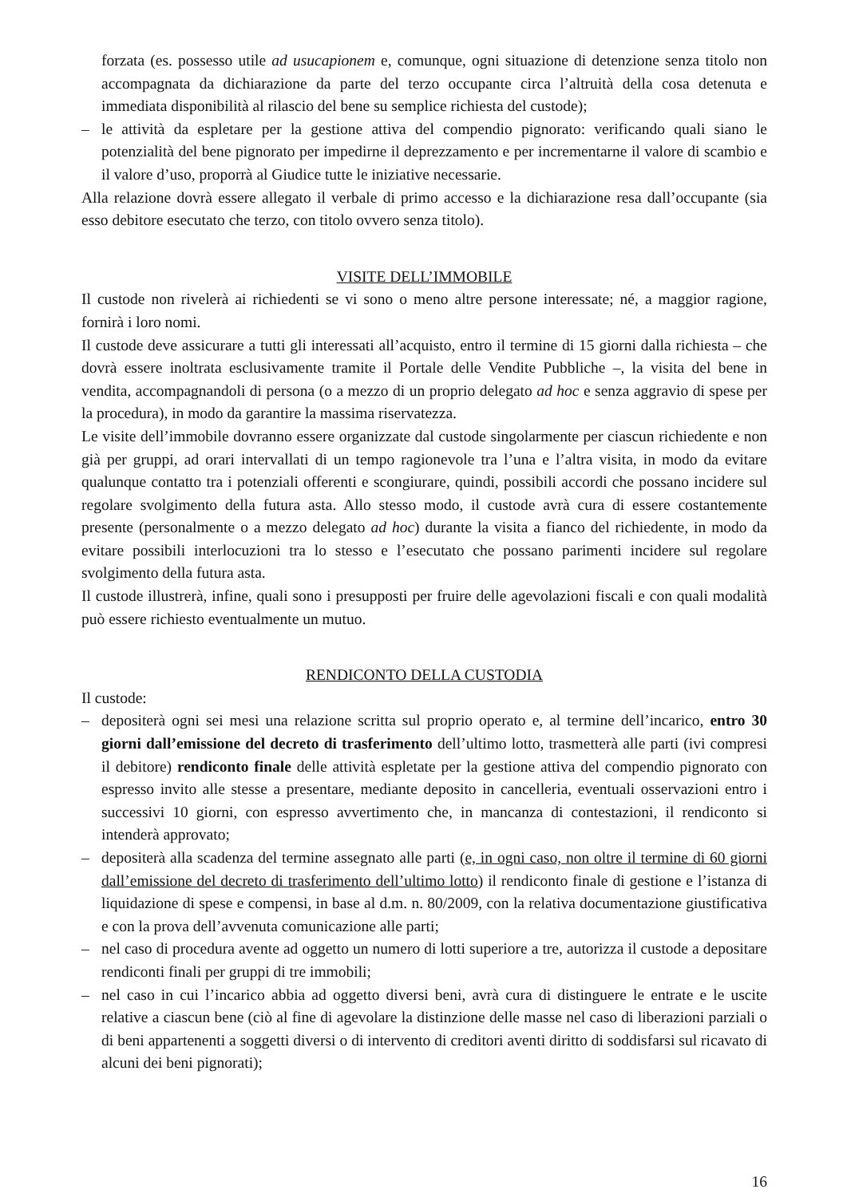forzata (es. possesso utile ad usucapionem e, comunque, ogni situazione di detenzione senza titolo non accompagnata da dichiarazione da parte del terzo occupante circa l’altruità della cosa detenuta e immediata disponibilità al rilascio del bene su semplice richiesta del custode);
– le attività da espletare per la gestione attiva del compendio pignorato: verificando quali siano le potenzialità del bene pignorato per impedirne il deprezzamento e per incrementarne il valore di scambio e il valore d’uso, proporrà al Giudice tutte le iniziative necessarie.
Alla relazione dovrà essere allegato il verbale di primo accesso e la dichiarazione resa dall’occupante (sia esso debitore esecutato che terzo, con titolo ovvero senza titolo).
VISITE DELL’IMMOBILE
Il custode non rivelerà ai richiedenti se vi sono o meno altre persone interessate; né, a maggior ragione, fornirà i loro nomi.
Il custode deve assicurare a tutti gli interessati all’acquisto, entro il termine di 15 giorni dalla richiesta – che dovrà essere inoltrata esclusivamente tramite il Portale delle Vendite Pubbliche –, la visita del bene in vendita, accompagnandoli di persona (o a mezzo di un proprio delegato ad hoc e senza aggravio di spese per la procedura), in modo da garantire la massima riservatezza.
Le visite dell’immobile dovranno essere organizzate dal custode singolarmente per ciascun richiedente e non già per gruppi, ad orari intervallati di un tempo ragionevole tra l’una e l’altra visita, in modo da evitare qualunque contatto tra i potenziali offerenti e scongiurare, quindi, possibili accordi che possano incidere sul regolare svolgimento della futura asta. Allo stesso modo, il custode avrà cura di essere costantemente presente (personalmente o a mezzo delegato ad hoc) durante la visita a fianco del richiedente, in modo da evitare possibili interlocuzioni tra lo stesso e l’esecutato che possano parimenti incidere sul regolare svolgimento della futura asta.
Il custode illustrerà, infine, quali sono i presupposti per fruire delle agevolazioni fiscali e con quali modalità può essere richiesto eventualmente un mutuo.
RENDICONTO DELLA CUSTODIA
Il custode:
– depositerà ogni sei mesi una relazione scritta sul proprio operato e, al termine dell’incarico, entro 30 giorni dall’emissione del decreto di trasferimento dell’ultimo lotto, trasmetterà alle parti (ivi compresi il debitore) rendiconto finale delle attività espletate per la gestione attiva del compendio pignorato con espresso invito alle stesse a presentare, mediante deposito in cancelleria, eventuali osservazioni entro i successivi 10 giorni, con espresso avvertimento che, in mancanza di contestazioni, il rendiconto si intenderà approvato;
– depositerà alla scadenza del termine assegnato alle parti (e, in ogni caso, non oltre il termine di 60 giorni dall’emissione del decreto di trasferimento dell’ultimo lotto) il rendiconto finale di gestione e l’istanza di liquidazione di spese e compensi, in base al d.m. n. 80/2009, con la relativa documentazione giustificativa e con la prova dell’avvenuta comunicazione alle parti;
– nel caso di procedura avente ad oggetto un numero di lotti superiore a tre, autorizza il custode a depositare rendiconti finali per gruppi di tre immobili;
– nel caso in cui l’incarico abbia ad oggetto diversi beni, avrà cura di distinguere le entrate e le uscite relative a ciascun bene (ciò al fine di agevolare la distinzione delle masse nel caso di liberazioni parziali o di beni appartenenti a soggetti diversi o di intervento di creditori aventi diritto di soddisfarsi sul ricavato di alcuni dei beni pignorati);
16